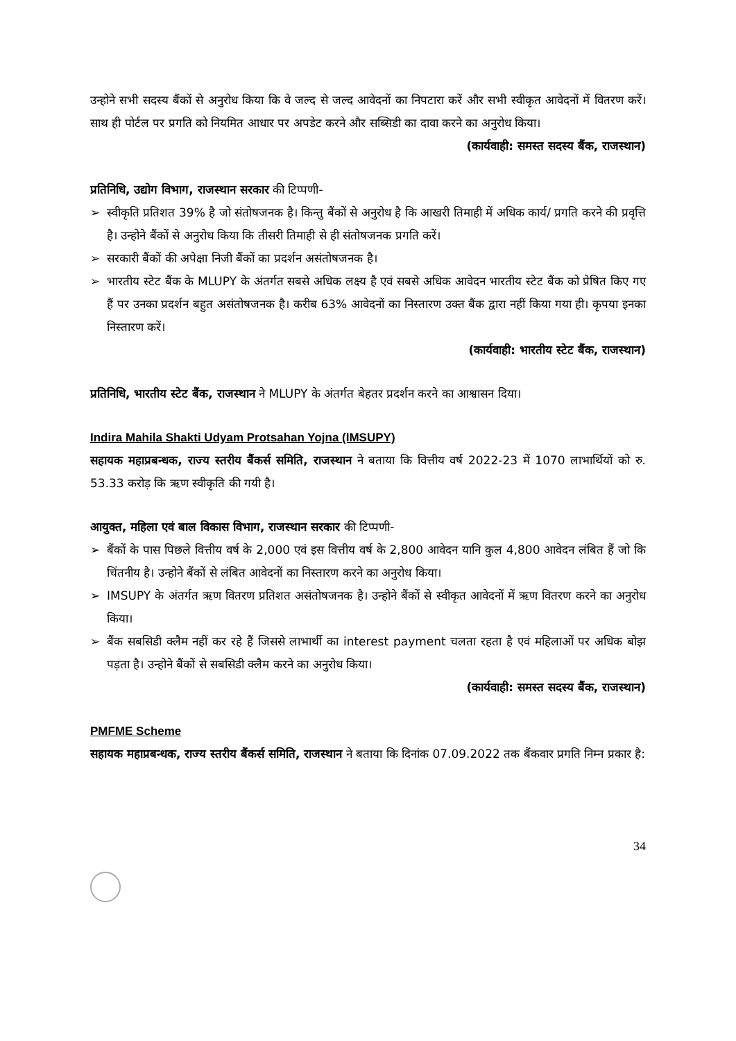उन्होने सभी सदस्य बैंकों से अनुरोध किया कि वे जल्द से जल्द आवेदनों का निपटारा करें और सभी स्वीकृत आवेदनों में वितरण करें। साथ ही पोर्टल पर प्रगति को नियमित आधार पर अपडेट करने और सब्सिडी का दावा करने का अनुरोध किया।
(कार्यवाही: समस्त सदस्य बैंक, राजस्थान)
प्रतिनिधि, उद्योग विभाग, राजस्थान सरकार की टिप्पणी-
➢ स्वीकृति प्रतिशत 39% है जो संतोषजनक है। किन्तु बैंकों से अनुरोध है कि आखरी तिमाही में अधिक कार्य/ प्रगति करने की प्रवृत्ति है। उन्होने बैंकों से अनुरोध किया कि तीसरी तिमाही से ही संतोषजनक प्रगति करें।
➢ सरकारी बैंकों की अपेक्षा निजी बैंकों का प्रदर्शन असंतोषजनक है।
➢ भारतीय स्टेट बैंक के MLUPY के अंतर्गत सबसे अधिक लक्ष्य है एवं सबसे अधिक आवेदन भारतीय स्टेट बैंक को प्रेषित किए गए हैं पर उनका प्रदर्शन बहुत असंतोषजनक है। करीब 63% आवेदनों का निस्तारण उक्त बैंक द्वारा नहीं किया गया ही। कृपया इनका निस्तारण करें।
(कार्यवाही: भारतीय स्टेट बैंक, राजस्थान)
प्रतिनिधि, भारतीय स्टेट बैंक, राजस्थान ने MLUPY के अंतर्गत बेहतर प्रदर्शन करने का आश्वासन दिया।
Indira Mahila Shakti Udyam Protsahan Yojna (IMSUPY)
सहायक महाप्रबन्धक, राज्य स्तरीय बैंकर्स समिति, राजस्थान ने बताया कि वित्तीय वर्ष 2022-23 में 1070 लाभार्थियों को रु. 53.33 करोड़ कि ऋण स्वीकृति की गयी है।
आयुक्त, महिला एवं बाल विकास विभाग, राजस्थान सरकार की टिप्पणी-
➢ बैंकों के पास पिछले वित्तीय वर्ष के 2,000 एवं इस वित्तीय वर्ष के 2,800 आवेदन यानि कुल 4,800 आवेदन लंबित हैं जो कि चिंतनीय है। उन्होने बैंकों से लंबित आवेदनों का निस्तारण करने का अनुरोध किया।
➢ IMSUPY के अंतर्गत ऋण वितरण प्रतिशत असंतोषजनक है। उन्होने बैंकों से स्वीकृत आवेदनों में ऋण वितरण करने का अनुरोध किया।
➢ बैंक सबसिडी क्लैम नहीं कर रहे हैं जिससे लाभार्थी का interest payment चलता रहता है एवं महिलाओं पर अधिक बोझ पड़ता है। उन्होने बैंकों से सबसिडी क्लैम करने का अनुरोध किया।
(कार्यवाही: समस्त सदस्य बैंक, राजस्थान)
PMFME Scheme
सहायक महाप्रबन्धक, राज्य स्तरीय बैंकर्स समिति, राजस्थान ने बताया कि दिनांक 07.09.2022 तक बैंकवार प्रगति निम्न प्रकार है:
34